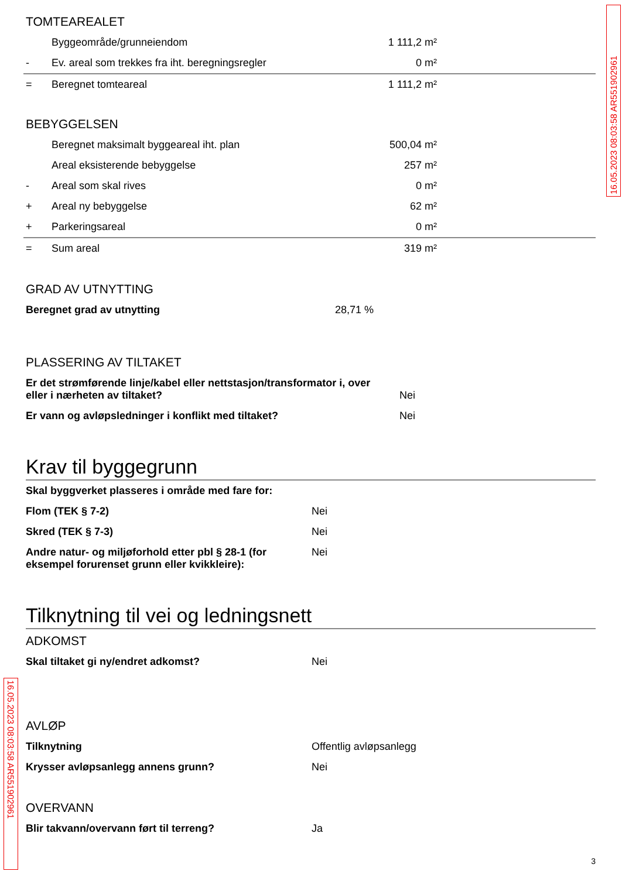16.05.2023 08:03:58 AR551902961
16.05.2023 08:03:58 AR551902961
TOMTEAREALET
| | Byggeområde/grunneiendom | 1 111,2 m² | |
| - | Ev. areal som trekkes fra iht. beregningsregler | 0 m² | |
| = | Beregnet tomteareal | 1 111,2 m² | |
BEBYGGELSEN
| | Beregnet maksimalt byggeareal iht. plan | 500,04 m² | |
| | Areal eksisterende bebyggelse | 257 m² | |
| - | Areal som skal rives | 0 m² | |
| + | Areal ny bebyggelse | 62 m² | |
| + | Parkeringsareal | 0 m² | |
| = | Sum areal | 319 m² | |
GRAD AV UTNYTTING
| Beregnet grad av utnytting | 28,71 % |
PLASSERING AV TILTAKET
| Er det strømførende linje/kabel eller nettstasjon/transformator i, over eller i nærheten av tiltaket? | Nei |
| Er vann og avløpsledninger i konflikt med tiltaket? | Nei |
Krav til byggegrunn
| Skal byggverket plasseres i område med fare for: | |
| Flom (TEK § 7-2) | Nei |
| Skred (TEK § 7-3) | Nei |
| Andre natur- og miljøforhold etter pbl § 28-1 (for eksempel forurenset grunn eller kvikkleire): | Nei |
Tilknytning til vei og ledningsnett
ADKOMST
| Skal tiltaket gi ny/endret adkomst? | Nei |
AVLØP
| Tilknytning | Offentlig avløpsanlegg |
| Krysser avløpsanlegg annens grunn? | Nei |
OVERVANN
| Blir takvann/overvann ført til terreng? | Ja |
3